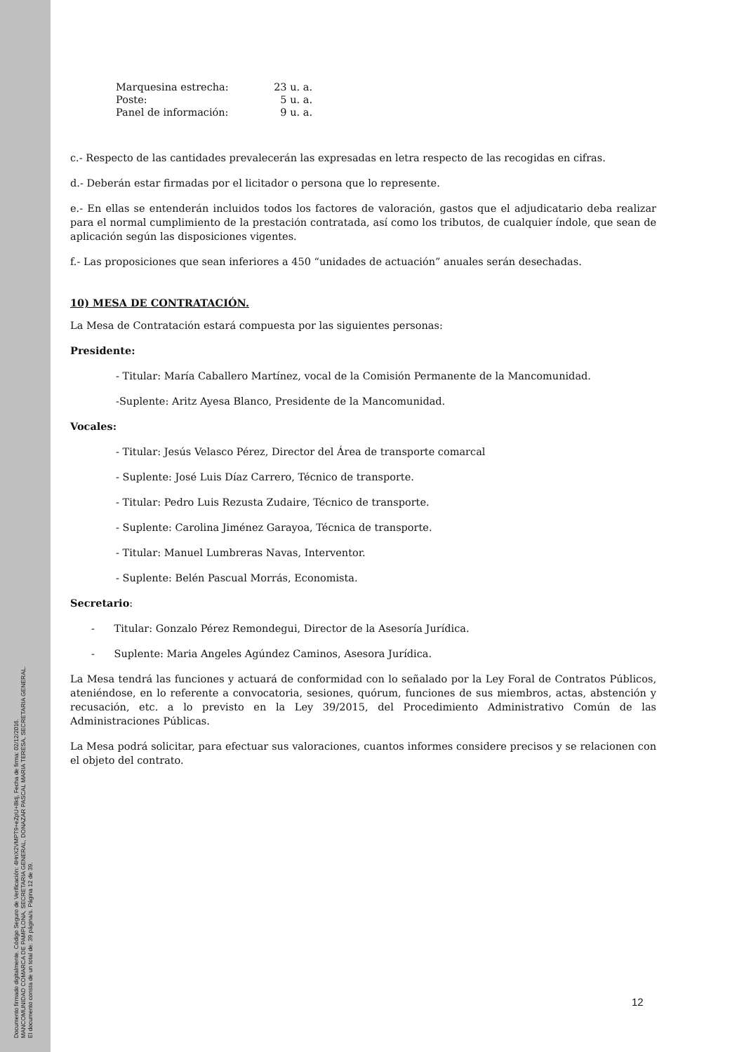Documento firmado digitalmente. Código Seguro de Verificación: 4HnX2VMPT9+eZpU+8ktj, Fecha de firma: 02/12/2016.
MANCOMUNIDAD COMARCA DE PAMPLONA, SECRETARIA GENERAL, DONAZAR PASCAL MARIA TERESA, SECRETARIA GENERAL.
El documento consta de un total de: 39 página/s. Página 12 de 39.
| Marquesina estrecha: | 23 u. a. |
| Poste: | 5 u. a. |
| Panel de información: | 9 u. a. |
c.- Respecto de las cantidades prevalecerán las expresadas en letra respecto de las recogidas en cifras.
d.- Deberán estar firmadas por el licitador o persona que lo represente.
e.- En ellas se entenderán incluidos todos los factores de valoración, gastos que el adjudicatario deba realizar para el normal cumplimiento de la prestación contratada, así como los tributos, de cualquier índole, que sean de aplicación según las disposiciones vigentes.
f.- Las proposiciones que sean inferiores a 450 “unidades de actuación” anuales serán desechadas.
10) MESA DE CONTRATACIÓN.
La Mesa de Contratación estará compuesta por las siguientes personas:
Presidente:
- Titular: María Caballero Martínez, vocal de la Comisión Permanente de la Mancomunidad.
-Suplente: Aritz Ayesa Blanco, Presidente de la Mancomunidad.
Vocales:
- Titular: Jesús Velasco Pérez, Director del Área de transporte comarcal
- Suplente: José Luis Díaz Carrero, Técnico de transporte.
- Titular: Pedro Luis Rezusta Zudaire, Técnico de transporte.
- Suplente: Carolina Jiménez Garayoa, Técnica de transporte.
- Titular: Manuel Lumbreras Navas, Interventor.
- Suplente: Belén Pascual Morrás, Economista.
Secretario:
- Titular: Gonzalo Pérez Remondegui, Director de la Asesoría Jurídica.
- Suplente: Maria Angeles Agúndez Caminos, Asesora Jurídica.
La Mesa tendrá las funciones y actuará de conformidad con lo señalado por la Ley Foral de Contratos Públicos, ateniéndose, en lo referente a convocatoria, sesiones, quórum, funciones de sus miembros, actas, abstención y recusación, etc. a lo previsto en la Ley 39/2015, del Procedimiento Administrativo Común de las Administraciones Públicas.
La Mesa podrá solicitar, para efectuar sus valoraciones, cuantos informes considere precisos y se relacionen con el objeto del contrato.
12